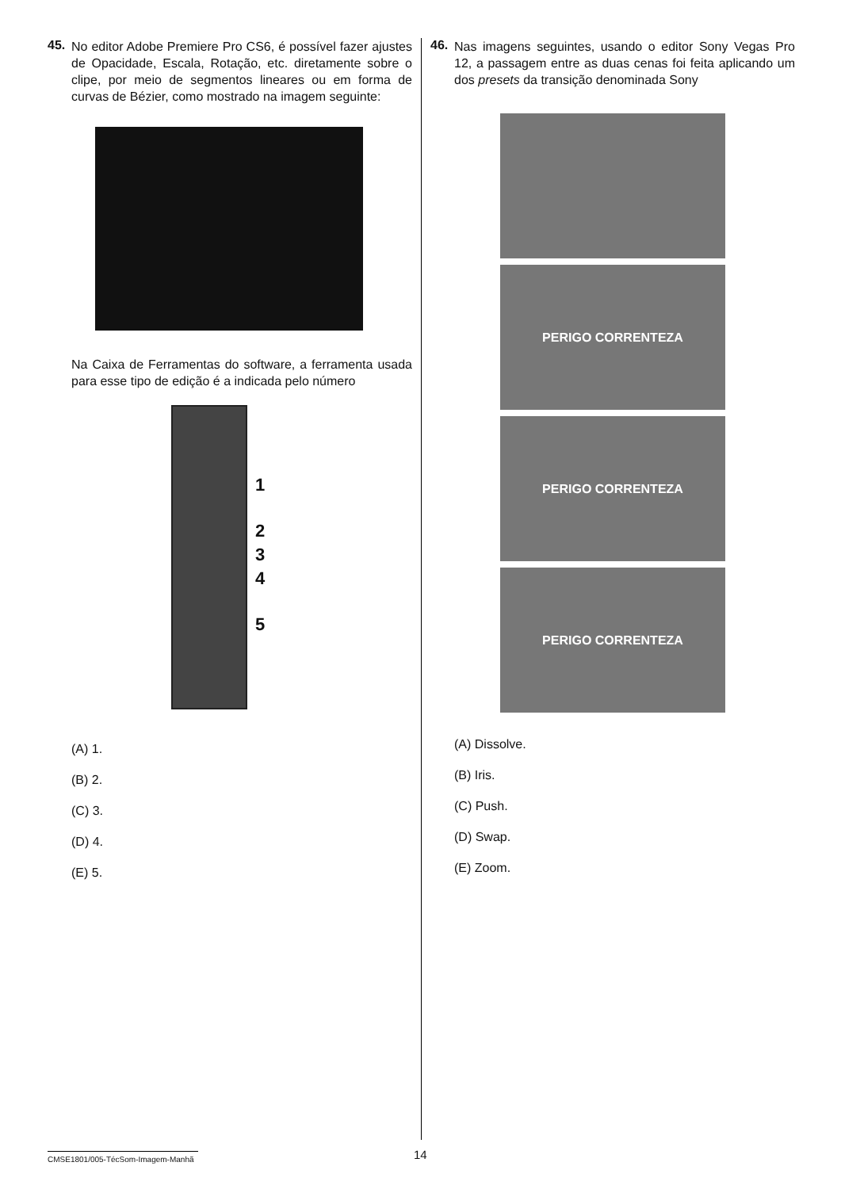45.
No editor Adobe Premiere Pro CS6, é possível fazer ajustes de Opacidade, Escala, Rotação, etc. diretamente sobre o clipe, por meio de segmentos lineares ou em forma de curvas de Bézier, como mostrado na imagem seguinte:
Na Caixa de Ferramentas do software, a ferramenta usada para esse tipo de edição é a indicada pelo número
1
2
3
4
5
(A) 1.
(B) 2.
(C) 3.
(D) 4.
(E) 5.
46.
Nas imagens seguintes, usando o editor Sony Vegas Pro 12, a passagem entre as duas cenas foi feita aplicando um dos presets da transição denominada Sony
PERIGO CORRENTEZA
PERIGO CORRENTEZA
PERIGO CORRENTEZA
(A) Dissolve.
(B) Iris.
(C) Push.
(D) Swap.
(E) Zoom.
CMSE1801/005-TécSom-Imagem-Manhã
14